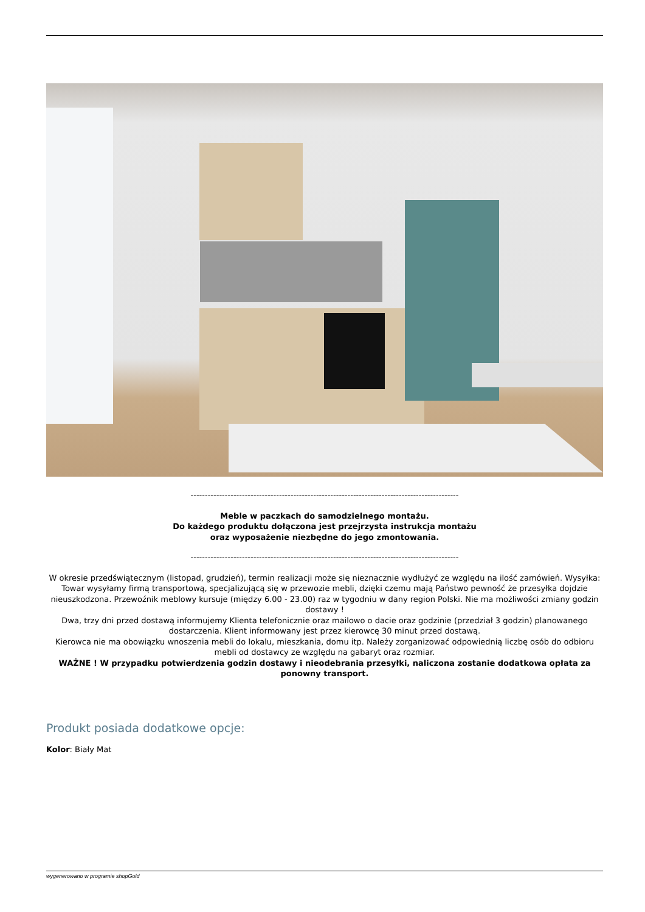----------------------------------------------------------------------------------------------
Meble w paczkach do samodzielnego montażu.
Do każdego produktu dołączona jest przejrzysta instrukcja montażu
oraz wyposażenie niezbędne do jego zmontowania.
----------------------------------------------------------------------------------------------
W okresie przedświątecznym (listopad, grudzień), termin realizacji może się nieznacznie wydłużyć ze względu na ilość zamówień. Wysyłka: Towar wysyłamy firmą transportową, specjalizującą się w przewozie mebli, dzięki czemu mają Państwo pewność że przesyłka dojdzie nieuszkodzona. Przewoźnik meblowy kursuje (między 6.00 - 23.00) raz w tygodniu w dany region Polski. Nie ma możliwości zmiany godzin dostawy !
Dwa, trzy dni przed dostawą informujemy Klienta telefonicznie oraz mailowo o dacie oraz godzinie (przedział 3 godzin) planowanego dostarczenia. Klient informowany jest przez kierowcę 30 minut przed dostawą.
Kierowca nie ma obowiązku wnoszenia mebli do lokalu, mieszkania, domu itp. Należy zorganizować odpowiednią liczbę osób do odbioru mebli od dostawcy ze względu na gabaryt oraz rozmiar.
WAŻNE ! W przypadku potwierdzenia godzin dostawy i nieodebrania przesyłki, naliczona zostanie dodatkowa opłata za ponowny transport.
Produkt posiada dodatkowe opcje:
Kolor: Biały Mat
wygenerowano w programie shopGold